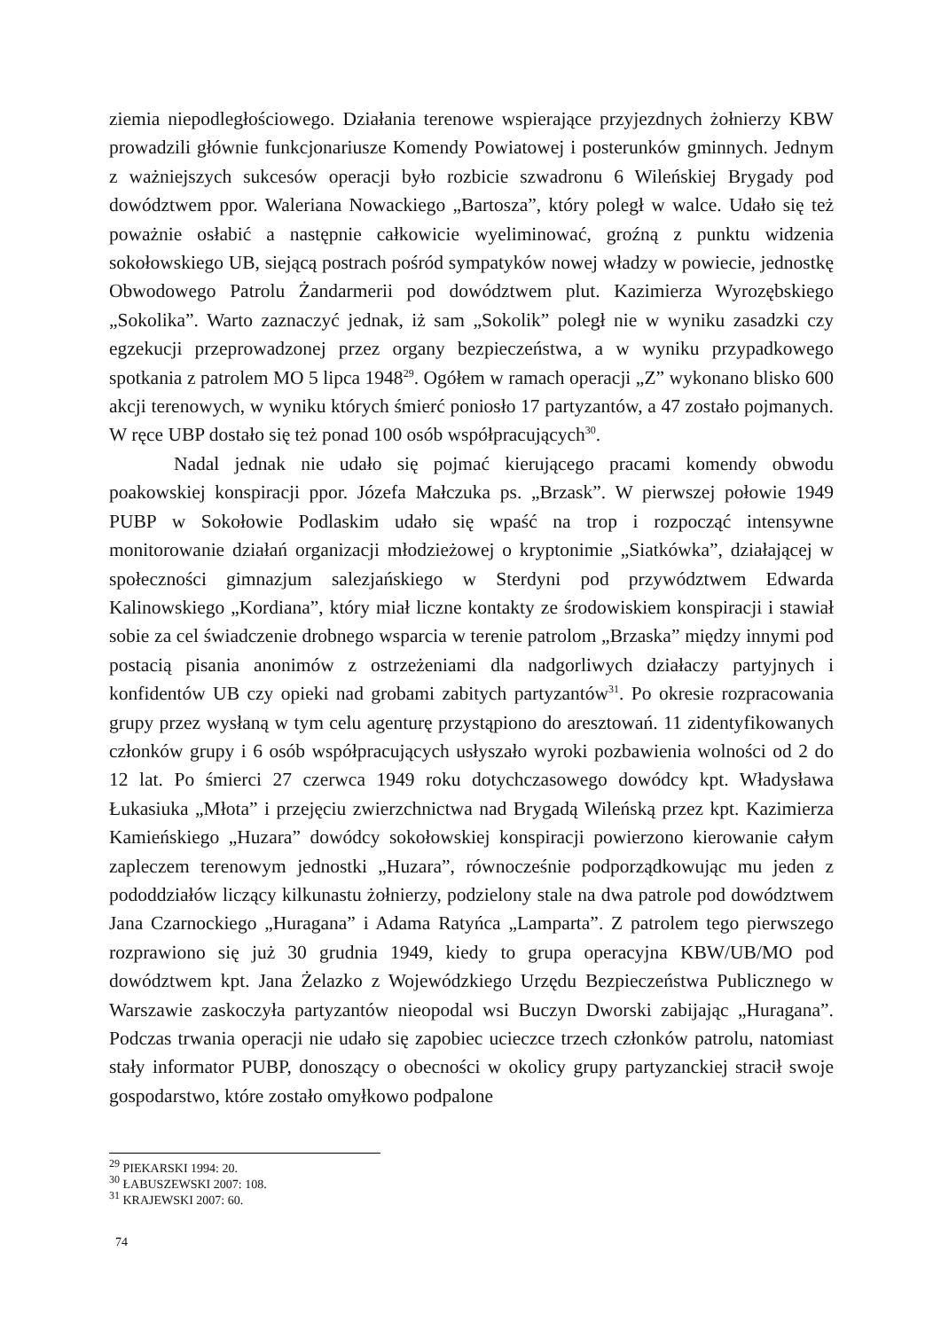ziemia niepodległościowego. Działania terenowe wspierające przyjezdnych żołnierzy KBW prowadzili głównie funkcjonariusze Komendy Powiatowej i posterunków gminnych. Jednym z ważniejszych sukcesów operacji było rozbicie szwadronu 6 Wileńskiej Brygady pod dowództwem ppor. Waleriana Nowackiego „Bartosza”, który poległ w walce. Udało się też poważnie osłabić a następnie całkowicie wyeliminować, groźną z punktu widzenia sokołowskiego UB, siejącą postrach pośród sympatyków nowej władzy w powiecie, jednostkę Obwodowego Patrolu Żandarmerii pod dowództwem plut. Kazimierza Wyrozębskiego „Sokolika”. Warto zaznaczyć jednak, iż sam „Sokolik” poległ nie w wyniku zasadzki czy egzekucji przeprowadzonej przez organy bezpieczeństwa, a w wyniku przypadkowego spotkania z patrolem MO 5 lipca 1948<sup>29</sup>. Ogółem w ramach operacji „Z” wykonano blisko 600 akcji terenowych, w wyniku których śmierć poniosło 17 partyzantów, a 47 zostało pojmanych. W ręce UBP dostało się też ponad 100 osób współpracujących<sup>30</sup>.
Nadal jednak nie udało się pojmać kierującego pracami komendy obwodu poakowskiej konspiracji ppor. Józefa Małczuka ps. „Brzask”. W pierwszej połowie 1949 PUBP w Sokołowie Podlaskim udało się wpaść na trop i rozpocząć intensywne monitorowanie działań organizacji młodzieżowej o kryptonimie „Siatkówka”, działającej w społeczności gimnazjum salezjańskiego w Sterdyni pod przywództwem Edwarda Kalinowskiego „Kordiana”, który miał liczne kontakty ze środowiskiem konspiracji i stawiał sobie za cel świadczenie drobnego wsparcia w terenie patrolom „Brzaska” między innymi pod postacią pisania anonimów z ostrzeżeniami dla nadgorliwych działaczy partyjnych i konfidentów UB czy opieki nad grobami zabitych partyzantów<sup>31</sup>. Po okresie rozpracowania grupy przez wysłaną w tym celu agenturę przystąpiono do aresztowań. 11 zidentyfikowanych członków grupy i 6 osób współpracujących usłyszało wyroki pozbawienia wolności od 2 do 12 lat. Po śmierci 27 czerwca 1949 roku dotychczasowego dowódcy kpt. Władysława Łukasiuka „Młota” i przejęciu zwierzchnictwa nad Brygadą Wileńską przez kpt. Kazimierza Kamieńskiego „Huzara” dowódcy sokołowskiej konspiracji powierzono kierowanie całym zapleczem terenowym jednostki „Huzara”, równocześnie podporządkowując mu jeden z pododdziałów liczący kilkunastu żołnierzy, podzielony stale na dwa patrole pod dowództwem Jana Czarnockiego „Huragana” i Adama Ratyńca „Lamparta”. Z patrolem tego pierwszego rozprawiono się już 30 grudnia 1949, kiedy to grupa operacyjna KBW/UB/MO pod dowództwem kpt. Jana Żelazko z Wojewódzkiego Urzędu Bezpieczeństwa Publicznego w Warszawie zaskoczyła partyzantów nieopodal wsi Buczyn Dworski zabijając „Huragana”. Podczas trwania operacji nie udało się zapobiec ucieczce trzech członków patrolu, natomiast stały informator PUBP, donoszący o obecności w okolicy grupy partyzanckiej stracił swoje gospodarstwo, które zostało omyłkowo podpalone
<sup>29</sup> PIEKARSKI 1994: 20.
<sup>30</sup> ŁABUSZEWSKI 2007: 108.
<sup>31</sup> KRAJEWSKI 2007: 60.
74